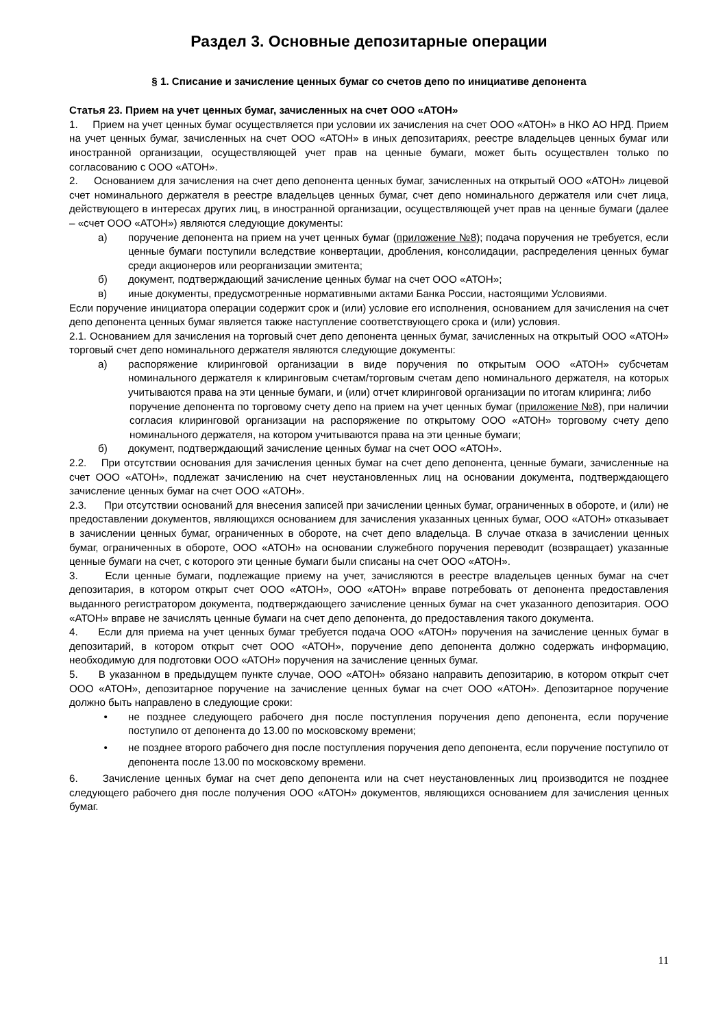Раздел 3. Основные депозитарные операции
§ 1. Списание и зачисление ценных бумаг со счетов депо по инициативе депонента
Статья 23. Прием на учет ценных бумаг, зачисленных на счет ООО «АТОН»
1. Прием на учет ценных бумаг осуществляется при условии их зачисления на счет ООО «АТОН» в НКО АО НРД. Прием на учет ценных бумаг, зачисленных на счет ООО «АТОН» в иных депозитариях, реестре владельцев ценных бумаг или иностранной организации, осуществляющей учет прав на ценные бумаги, может быть осуществлен только по согласованию с ООО «АТОН».
2. Основанием для зачисления на счет депо депонента ценных бумаг, зачисленных на открытый ООО «АТОН» лицевой счет номинального держателя в реестре владельцев ценных бумаг, счет депо номинального держателя или счет лица, действующего в интересах других лиц, в иностранной организации, осуществляющей учет прав на ценные бумаги (далее – «счет ООО «АТОН») являются следующие документы:
а) поручение депонента на прием на учет ценных бумаг (приложение №8); подача поручения не требуется, если ценные бумаги поступили вследствие конвертации, дробления, консолидации, распределения ценных бумаг среди акционеров или реорганизации эмитента;
б) документ, подтверждающий зачисление ценных бумаг на счет ООО «АТОН»;
в) иные документы, предусмотренные нормативными актами Банка России, настоящими Условиями.
Если поручение инициатора операции содержит срок и (или) условие его исполнения, основанием для зачисления на счет депо депонента ценных бумаг является также наступление соответствующего срока и (или) условия.
2.1. Основанием для зачисления на торговый счет депо депонента ценных бумаг, зачисленных на открытый ООО «АТОН» торговый счет депо номинального держателя являются следующие документы:
а) распоряжение клиринговой организации в виде поручения по открытым ООО «АТОН» субсчетам номинального держателя к клиринговым счетам/торговым счетам депо номинального держателя, на которых учитываются права на эти ценные бумаги, и (или) отчет клиринговой организации по итогам клиринга; либо
поручение депонента по торговому счету депо на прием на учет ценных бумаг (приложение №8), при наличии согласия клиринговой организации на распоряжение по открытому ООО «АТОН» торговому счету депо номинального держателя, на котором учитываются права на эти ценные бумаги;
б) документ, подтверждающий зачисление ценных бумаг на счет ООО «АТОН».
2.2. При отсутствии основания для зачисления ценных бумаг на счет депо депонента, ценные бумаги, зачисленные на счет ООО «АТОН», подлежат зачислению на счет неустановленных лиц на основании документа, подтверждающего зачисление ценных бумаг на счет ООО «АТОН».
2.3. При отсутствии оснований для внесения записей при зачислении ценных бумаг, ограниченных в обороте, и (или) не предоставлении документов, являющихся основанием для зачисления указанных ценных бумаг, ООО «АТОН» отказывает в зачислении ценных бумаг, ограниченных в обороте, на счет депо владельца. В случае отказа в зачислении ценных бумаг, ограниченных в обороте, ООО «АТОН» на основании служебного поручения переводит (возвращает) указанные ценные бумаги на счет, с которого эти ценные бумаги были списаны на счет ООО «АТОН».
3. Если ценные бумаги, подлежащие приему на учет, зачисляются в реестре владельцев ценных бумаг на счет депозитария, в котором открыт счет ООО «АТОН», ООО «АТОН» вправе потребовать от депонента предоставления выданного регистратором документа, подтверждающего зачисление ценных бумаг на счет указанного депозитария. ООО «АТОН» вправе не зачислять ценные бумаги на счет депо депонента, до предоставления такого документа.
4. Если для приема на учет ценных бумаг требуется подача ООО «АТОН» поручения на зачисление ценных бумаг в депозитарий, в котором открыт счет ООО «АТОН», поручение депо депонента должно содержать информацию, необходимую для подготовки ООО «АТОН» поручения на зачисление ценных бумаг.
5. В указанном в предыдущем пункте случае, ООО «АТОН» обязано направить депозитарию, в котором открыт счет ООО «АТОН», депозитарное поручение на зачисление ценных бумаг на счет ООО «АТОН». Депозитарное поручение должно быть направлено в следующие сроки:
• не позднее следующего рабочего дня после поступления поручения депо депонента, если поручение поступило от депонента до 13.00 по московскому времени;
• не позднее второго рабочего дня после поступления поручения депо депонента, если поручение поступило от депонента после 13.00 по московскому времени.
6. Зачисление ценных бумаг на счет депо депонента или на счет неустановленных лиц производится не позднее следующего рабочего дня после получения ООО «АТОН» документов, являющихся основанием для зачисления ценных бумаг.
11